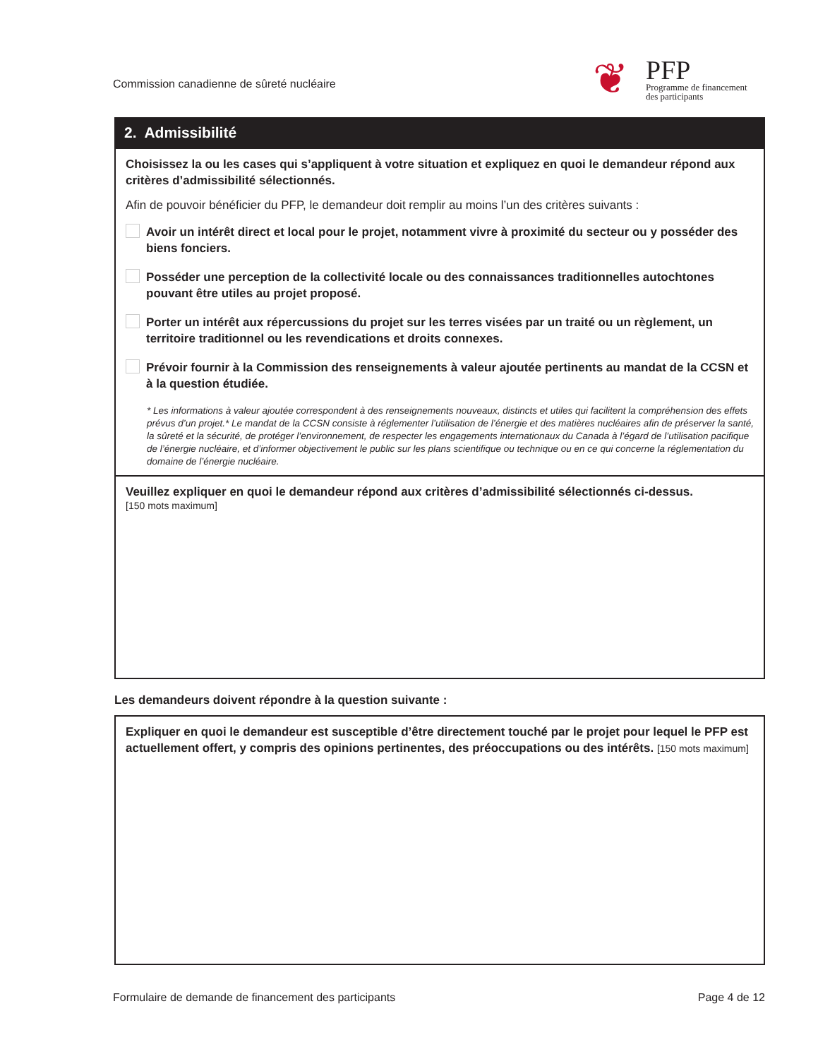Commission canadienne de sûreté nucléaire
❦
PFP
Programme de financement
des participants
2. Admissibilité
Choisissez la ou les cases qui s’appliquent à votre situation et expliquez en quoi le demandeur répond aux critères d’admissibilité sélectionnés.
Afin de pouvoir bénéficier du PFP, le demandeur doit remplir au moins l’un des critères suivants :
Avoir un intérêt direct et local pour le projet, notamment vivre à proximité du secteur ou y posséder des biens fonciers.
Posséder une perception de la collectivité locale ou des connaissances traditionnelles autochtones pouvant être utiles au projet proposé.
Porter un intérêt aux répercussions du projet sur les terres visées par un traité ou un règlement, un territoire traditionnel ou les revendications et droits connexes.
Prévoir fournir à la Commission des renseignements à valeur ajoutée pertinents au mandat de la CCSN et à la question étudiée.
* Les informations à valeur ajoutée correspondent à des renseignements nouveaux, distincts et utiles qui facilitent la compréhension des effets prévus d’un projet.* Le mandat de la CCSN consiste à réglementer l’utilisation de l’énergie et des matières nucléaires afin de préserver la santé, la sûreté et la sécurité, de protéger l’environnement, de respecter les engagements internationaux du Canada à l’égard de l’utilisation pacifique de l’énergie nucléaire, et d’informer objectivement le public sur les plans scientifique ou technique ou en ce qui concerne la réglementation du domaine de l’énergie nucléaire.
Veuillez expliquer en quoi le demandeur répond aux critères d’admissibilité sélectionnés ci-dessus.
[150 mots maximum]
Les demandeurs doivent répondre à la question suivante :
Expliquer en quoi le demandeur est susceptible d’être directement touché par le projet pour lequel le PFP est actuellement offert, y compris des opinions pertinentes, des préoccupations ou des intérêts. [150 mots maximum]
Formulaire de demande de financement des participants
Page 4 de 12